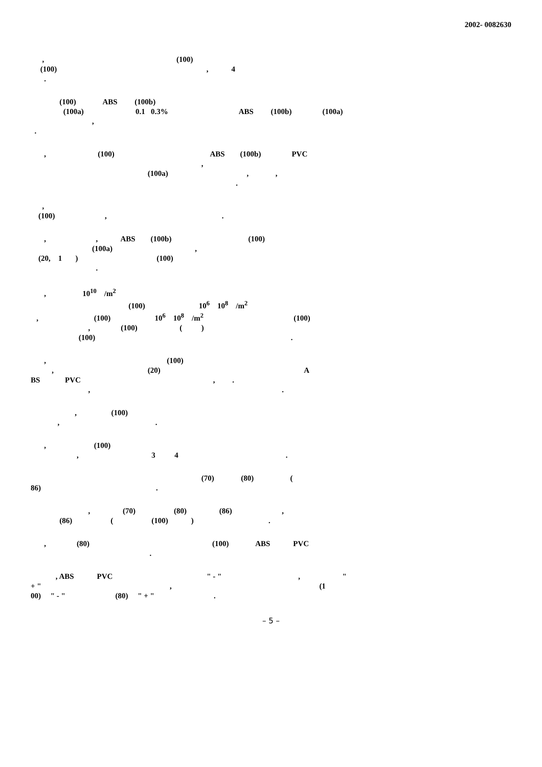2002- 0082630
, (100) (100) , 4 .
(100) ABS (100b) (100a) 0.1 0.3% ABS (100b) (100a) , .
, (100) ABS (100b) PVC , (100a) , , .
, (100) , .
, , ABS (100b) (100) (100a) , (20, 1 ) (100) .
, 10<sup>10</sup> /m<sup>2</sup> (100) 10<sup>6</sup> 10<sup>8</sup> /m<sup>2</sup> , (100) 10<sup>6</sup> 10<sup>8</sup> /m<sup>2</sup> (100) , (100) ( ) (100) .
, (100) , (20) A BS PVC , . , .
, (100) , .
, (100) , 3 4 .
(70) (80) ( 86) .
, (70) (80) (86) , (86) ( (100) ) .
, (80) (100) ABS PVC .
, ABS PVC " - " , " + " , (1 00) " - " (80) " + " .
– 5 –